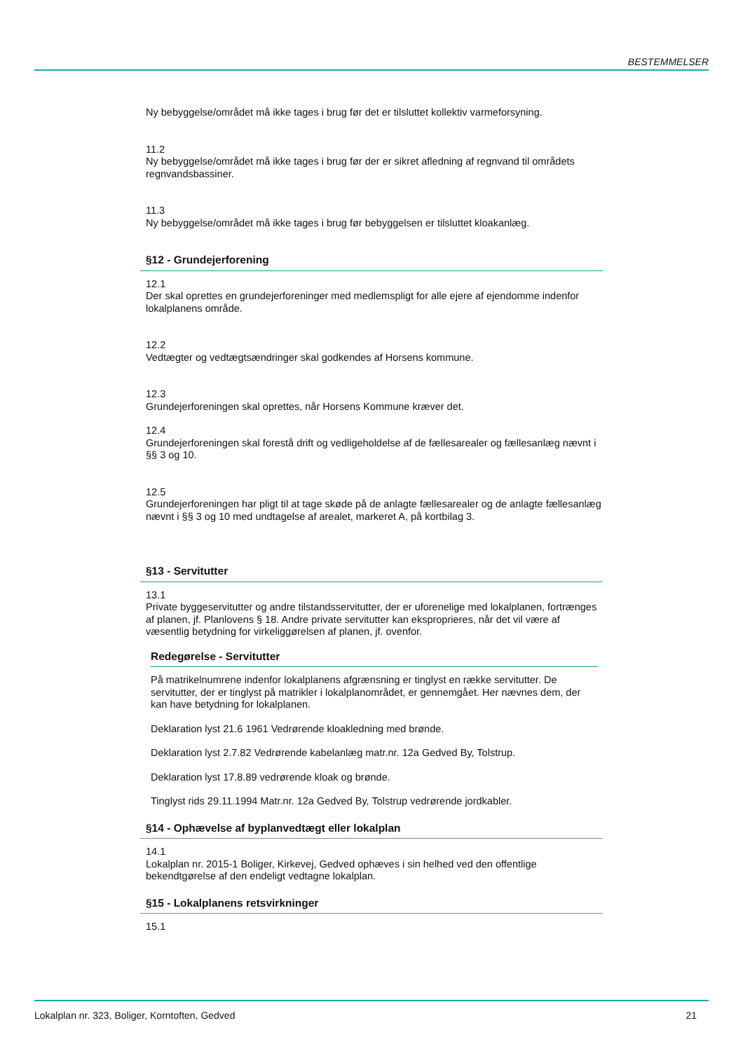BESTEMMELSER
Ny bebyggelse/området må ikke tages i brug før det er tilsluttet kollektiv varmeforsyning.
11.2
Ny bebyggelse/området må ikke tages i brug før der er sikret afledning af regnvand til områdets regnvandsbassiner.
11.3
Ny bebyggelse/området må ikke tages i brug før bebyggelsen er tilsluttet kloakanlæg.
§12 - Grundejerforening
12.1
Der skal oprettes en grundejerforeninger med medlemspligt for alle ejere af ejendomme indenfor lokalplanens område.
12.2
Vedtægter og vedtægtsændringer skal godkendes af Horsens kommune.
12.3
Grundejerforeningen skal oprettes, når Horsens Kommune kræver det.
12.4
Grundejerforeningen skal forestå drift og vedligeholdelse af de fællesarealer og fællesanlæg nævnt i §§ 3 og 10.
12.5
Grundejerforeningen har pligt til at tage skøde på de anlagte fællesarealer og de anlagte fællesanlæg nævnt i §§ 3 og 10 med undtagelse af arealet, markeret A, på kortbilag 3.
§13 - Servitutter
13.1
Private byggeservitutter og andre tilstandsservitutter, der er uforenelige med lokalplanen, fortrænges af planen, jf. Planlovens § 18. Andre private servitutter kan eksproprieres, når det vil være af væsentlig betydning for virkeliggørelsen af planen, jf. ovenfor.
Redegørelse - Servitutter
På matrikelnumrene indenfor lokalplanens afgrænsning er tinglyst en række servitutter. De servitutter, der er tinglyst på matrikler i lokalplanområdet, er gennemgået. Her nævnes dem, der kan have betydning for lokalplanen.
Deklaration lyst 21.6 1961 Vedrørende kloakledning med brønde.
Deklaration lyst 2.7.82 Vedrørende kabelanlæg matr.nr. 12a Gedved By, Tolstrup.
Deklaration lyst 17.8.89 vedrørende kloak og brønde.
Tinglyst rids 29.11.1994 Matr.nr. 12a Gedved By, Tolstrup vedrørende jordkabler.
§14 - Ophævelse af byplanvedtægt eller lokalplan
14.1
Lokalplan nr. 2015-1 Boliger, Kirkevej, Gedved ophæves i sin helhed ved den offentlige bekendtgørelse af den endeligt vedtagne lokalplan.
§15 - Lokalplanens retsvirkninger
15.1
Lokalplan nr. 323, Boliger, Korntoften, Gedved 21